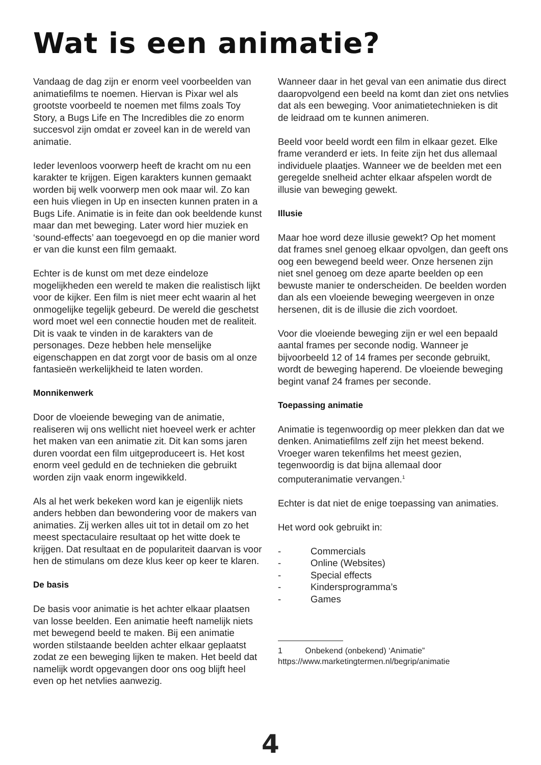Wat is een animatie?
Vandaag de dag zijn er enorm veel voorbeelden van animatiefilms te noemen. Hiervan is Pixar wel als grootste voorbeeld te noemen met films zoals Toy Story, a Bugs Life en The Incredibles die zo enorm succesvol zijn omdat er zoveel kan in de wereld van animatie.
Ieder levenloos voorwerp heeft de kracht om nu een karakter te krijgen. Eigen karakters kunnen gemaakt worden bij welk voorwerp men ook maar wil. Zo kan een huis vliegen in Up en insecten kunnen praten in a Bugs Life. Animatie is in feite dan ook beeldende kunst maar dan met beweging. Later word hier muziek en ‘sound-effects’ aan toegevoegd en op die manier word er van die kunst een film gemaakt.
Echter is de kunst om met deze eindeloze mogelijkheden een wereld te maken die realistisch lijkt voor de kijker. Een film is niet meer echt waarin al het onmogelijke tegelijk gebeurd. De wereld die geschetst word moet wel een connectie houden met de realiteit. Dit is vaak te vinden in de karakters van de personages. Deze hebben hele menselijke eigenschappen en dat zorgt voor de basis om al onze fantasieën werkelijkheid te laten worden.
Monnikenwerk
Door de vloeiende beweging van de animatie, realiseren wij ons wellicht niet hoeveel werk er achter het maken van een animatie zit. Dit kan soms jaren duren voordat een film uitgeproduceert is. Het kost enorm veel geduld en de technieken die gebruikt worden zijn vaak enorm ingewikkeld.
Als al het werk bekeken word kan je eigenlijk niets anders hebben dan bewondering voor de makers van animaties. Zij werken alles uit tot in detail om zo het meest spectaculaire resultaat op het witte doek te krijgen. Dat resultaat en de populariteit daarvan is voor hen de stimulans om deze klus keer op keer te klaren.
De basis
De basis voor animatie is het achter elkaar plaatsen van losse beelden. Een animatie heeft namelijk niets met bewegend beeld te maken. Bij een animatie worden stilstaande beelden achter elkaar geplaatst zodat ze een beweging lijken te maken. Het beeld dat namelijk wordt opgevangen door ons oog blijft heel even op het netvlies aanwezig.
Wanneer daar in het geval van een animatie dus direct daaropvolgend een beeld na komt dan ziet ons netvlies dat als een beweging. Voor animatietechnieken is dit de leidraad om te kunnen animeren.
Beeld voor beeld wordt een film in elkaar gezet. Elke frame veranderd er iets. In feite zijn het dus allemaal individuele plaatjes. Wanneer we de beelden met een geregelde snelheid achter elkaar afspelen wordt de illusie van beweging gewekt.
Illusie
Maar hoe word deze illusie gewekt? Op het moment dat frames snel genoeg elkaar opvolgen, dan geeft ons oog een bewegend beeld weer. Onze hersenen zijn niet snel genoeg om deze aparte beelden op een bewuste manier te onderscheiden. De beelden worden dan als een vloeiende beweging weergeven in onze hersenen, dit is de illusie die zich voordoet.
Voor die vloeiende beweging zijn er wel een bepaald aantal frames per seconde nodig. Wanneer je bijvoorbeeld 12 of 14 frames per seconde gebruikt, wordt de beweging haperend. De vloeiende beweging begint vanaf 24 frames per seconde.
Toepassing animatie
Animatie is tegenwoordig op meer plekken dan dat we denken. Animatiefilms zelf zijn het meest bekend. Vroeger waren tekenfilms het meest gezien, tegenwoordig is dat bijna allemaal door computeranimatie vervangen.<sup>1</sup>
Echter is dat niet de enige toepassing van animaties.
Het word ook gebruikt in:
- Commercials
- Online (Websites)
- Special effects
- Kindersprogramma’s
- Games
1 Onbekend (onbekend) ‘Animatie” https://www.marketingtermen.nl/begrip/animatie
4